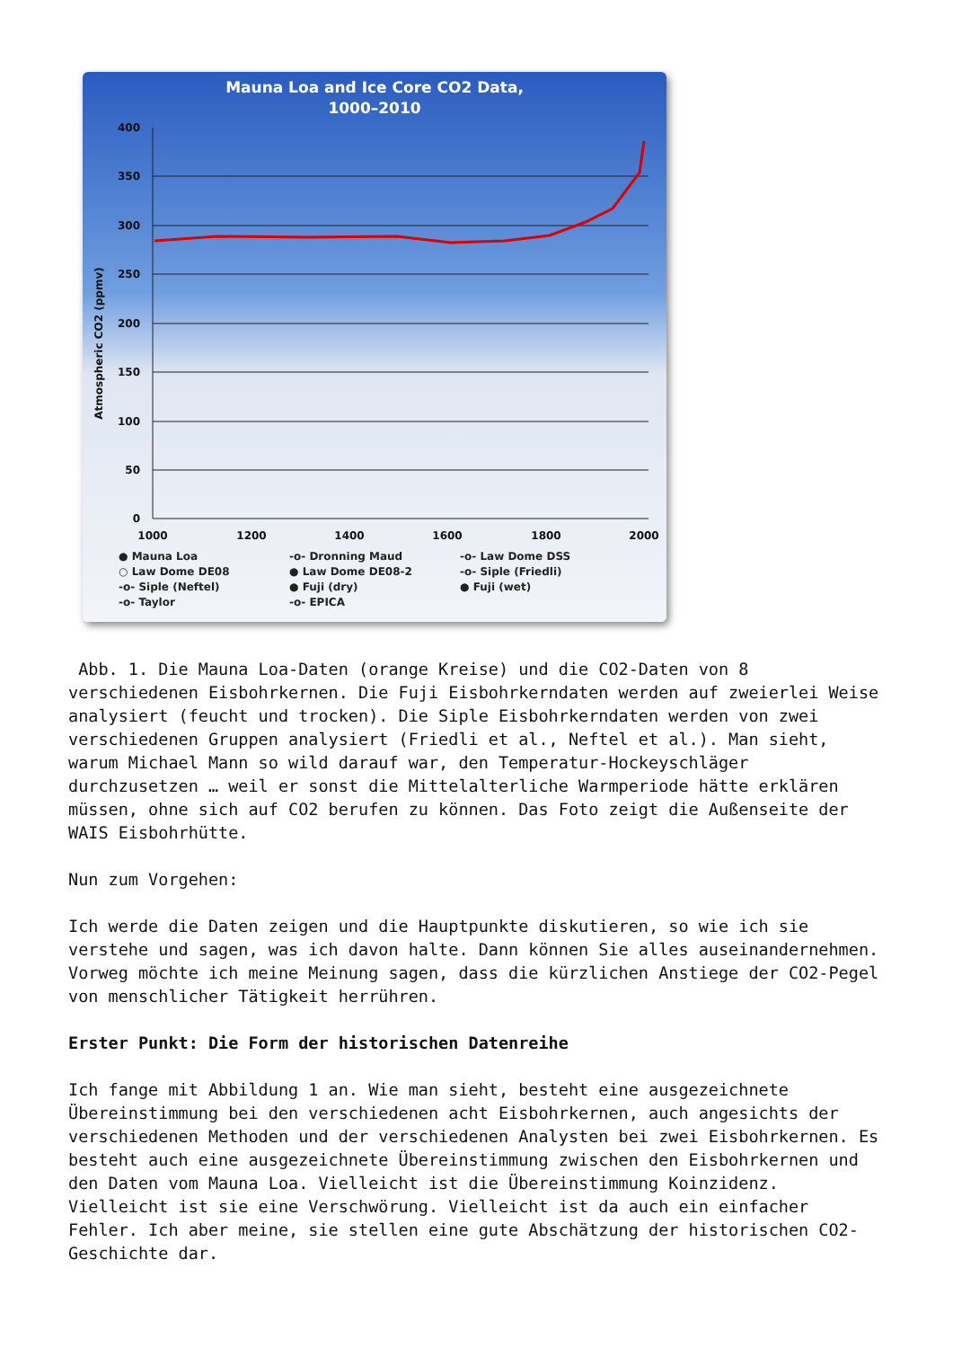Mauna Loa and Ice Core CO2 Data,
1000–2010
400
350
300
250
200
150
100
50
0
1000
1200
1400
1600
1800
2000
Atmospheric CO2 (ppmv)
● Mauna Loa -o- Dronning Maud -o- Law Dome DSS ○ Law Dome DE08 ● Law Dome DE08-2 -o- Siple (Friedli) -o- Siple (Neftel) ● Fuji (dry) ● Fuji (wet) -o- Taylor -o- EPICA
Abb. 1. Die Mauna Loa-Daten (orange Kreise) und die CO2-Daten von 8 verschiedenen Eisbohrkernen. Die Fuji Eisbohrkerndaten werden auf zweierlei Weise analysiert (feucht und trocken). Die Siple Eisbohrkerndaten werden von zwei verschiedenen Gruppen analysiert (Friedli et al., Neftel et al.). Man sieht, warum Michael Mann so wild darauf war, den Temperatur-Hockeyschläger durchzusetzen … weil er sonst die Mittelalterliche Warmperiode hätte erklären müssen, ohne sich auf CO2 berufen zu können. Das Foto zeigt die Außenseite der WAIS Eisbohrhütte.
Nun zum Vorgehen:
Ich werde die Daten zeigen und die Hauptpunkte diskutieren, so wie ich sie verstehe und sagen, was ich davon halte. Dann können Sie alles auseinandernehmen. Vorweg möchte ich meine Meinung sagen, dass die kürzlichen Anstiege der CO2-Pegel von menschlicher Tätigkeit herrühren.
Erster Punkt: Die Form der historischen Datenreihe
Ich fange mit Abbildung 1 an. Wie man sieht, besteht eine ausgezeichnete Übereinstimmung bei den verschiedenen acht Eisbohrkernen, auch angesichts der verschiedenen Methoden und der verschiedenen Analysten bei zwei Eisbohrkernen. Es besteht auch eine ausgezeichnete Übereinstimmung zwischen den Eisbohrkernen und den Daten vom Mauna Loa. Vielleicht ist die Übereinstimmung Koinzidenz. Vielleicht ist sie eine Verschwörung. Vielleicht ist da auch ein einfacher Fehler. Ich aber meine, sie stellen eine gute Abschätzung der historischen CO2-Geschichte dar.